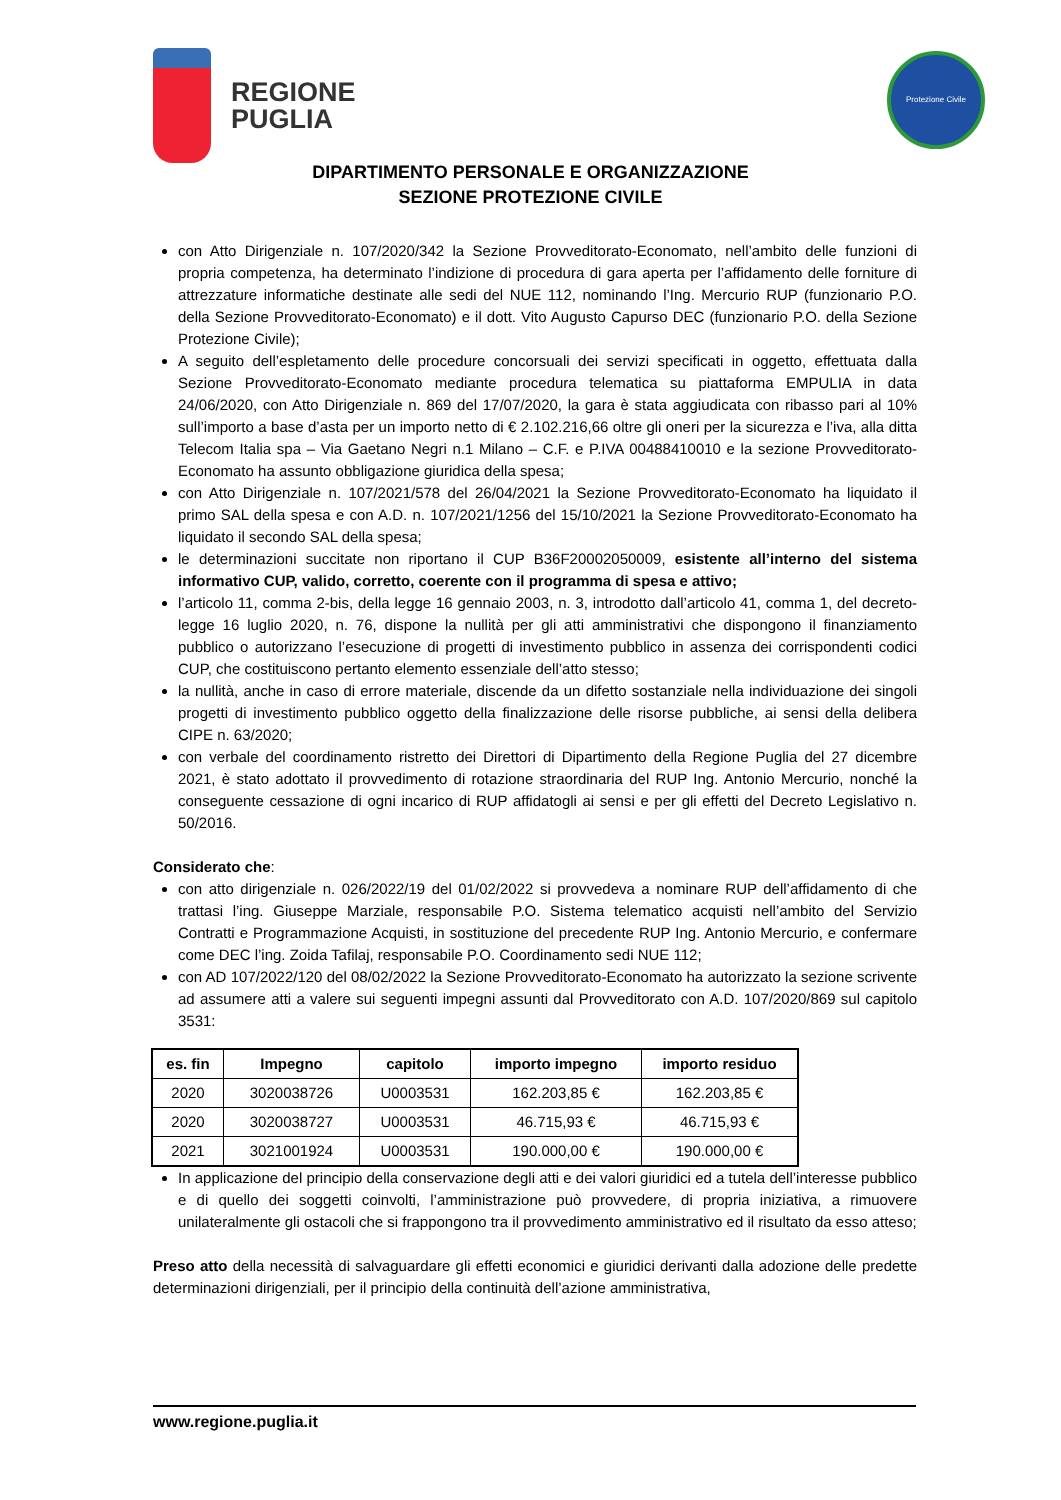REGIONE
PUGLIA
Protezione Civile
DIPARTIMENTO PERSONALE E ORGANIZZAZIONE
SEZIONE PROTEZIONE CIVILE
con Atto Dirigenziale n. 107/2020/342 la Sezione Provveditorato-Economato, nell’ambito delle funzioni di propria competenza, ha determinato l’indizione di procedura di gara aperta per l’affidamento delle forniture di attrezzature informatiche destinate alle sedi del NUE 112, nominando l’Ing. Mercurio RUP (funzionario P.O. della Sezione Provveditorato-Economato) e il dott. Vito Augusto Capurso DEC (funzionario P.O. della Sezione Protezione Civile);
A seguito dell’espletamento delle procedure concorsuali dei servizi specificati in oggetto, effettuata dalla Sezione Provveditorato-Economato mediante procedura telematica su piattaforma EMPULIA in data 24/06/2020, con Atto Dirigenziale n. 869 del 17/07/2020, la gara è stata aggiudicata con ribasso pari al 10% sull’importo a base d’asta per un importo netto di € 2.102.216,66 oltre gli oneri per la sicurezza e l’iva, alla ditta Telecom Italia spa – Via Gaetano Negri n.1 Milano – C.F. e P.IVA 00488410010 e la sezione Provveditorato-Economato ha assunto obbligazione giuridica della spesa;
con Atto Dirigenziale n. 107/2021/578 del 26/04/2021 la Sezione Provveditorato-Economato ha liquidato il primo SAL della spesa e con A.D. n. 107/2021/1256 del 15/10/2021 la Sezione Provveditorato-Economato ha liquidato il secondo SAL della spesa;
le determinazioni succitate non riportano il CUP B36F20002050009, esistente all’interno del sistema informativo CUP, valido, corretto, coerente con il programma di spesa e attivo;
l’articolo 11, comma 2-bis, della legge 16 gennaio 2003, n. 3, introdotto dall’articolo 41, comma 1, del decreto-legge 16 luglio 2020, n. 76, dispone la nullità per gli atti amministrativi che dispongono il finanziamento pubblico o autorizzano l’esecuzione di progetti di investimento pubblico in assenza dei corrispondenti codici CUP, che costituiscono pertanto elemento essenziale dell’atto stesso;
la nullità, anche in caso di errore materiale, discende da un difetto sostanziale nella individuazione dei singoli progetti di investimento pubblico oggetto della finalizzazione delle risorse pubbliche, ai sensi della delibera CIPE n. 63/2020;
con verbale del coordinamento ristretto dei Direttori di Dipartimento della Regione Puglia del 27 dicembre 2021, è stato adottato il provvedimento di rotazione straordinaria del RUP Ing. Antonio Mercurio, nonché la conseguente cessazione di ogni incarico di RUP affidatogli ai sensi e per gli effetti del Decreto Legislativo n. 50/2016.
Considerato che:
con atto dirigenziale n. 026/2022/19 del 01/02/2022 si provvedeva a nominare RUP dell’affidamento di che trattasi l’ing. Giuseppe Marziale, responsabile P.O. Sistema telematico acquisti nell’ambito del Servizio Contratti e Programmazione Acquisti, in sostituzione del precedente RUP Ing. Antonio Mercurio, e confermare come DEC l’ing. Zoida Tafilaj, responsabile P.O. Coordinamento sedi NUE 112;
con AD 107/2022/120 del 08/02/2022 la Sezione Provveditorato-Economato ha autorizzato la sezione scrivente ad assumere atti a valere sui seguenti impegni assunti dal Provveditorato con A.D. 107/2020/869 sul capitolo 3531:
| es. fin | Impegno | capitolo | importo impegno | importo residuo |
| --- | --- | --- | --- | --- |
| 2020 | 3020038726 | U0003531 | 162.203,85 € | 162.203,85 € |
| 2020 | 3020038727 | U0003531 | 46.715,93 € | 46.715,93 € |
| 2021 | 3021001924 | U0003531 | 190.000,00 € | 190.000,00 € |
In applicazione del principio della conservazione degli atti e dei valori giuridici ed a tutela dell’interesse pubblico e di quello dei soggetti coinvolti, l’amministrazione può provvedere, di propria iniziativa, a rimuovere unilateralmente gli ostacoli che si frappongono tra il provvedimento amministrativo ed il risultato da esso atteso;
Preso atto della necessità di salvaguardare gli effetti economici e giuridici derivanti dalla adozione delle predette determinazioni dirigenziali, per il principio della continuità dell’azione amministrativa,
www.regione.puglia.it